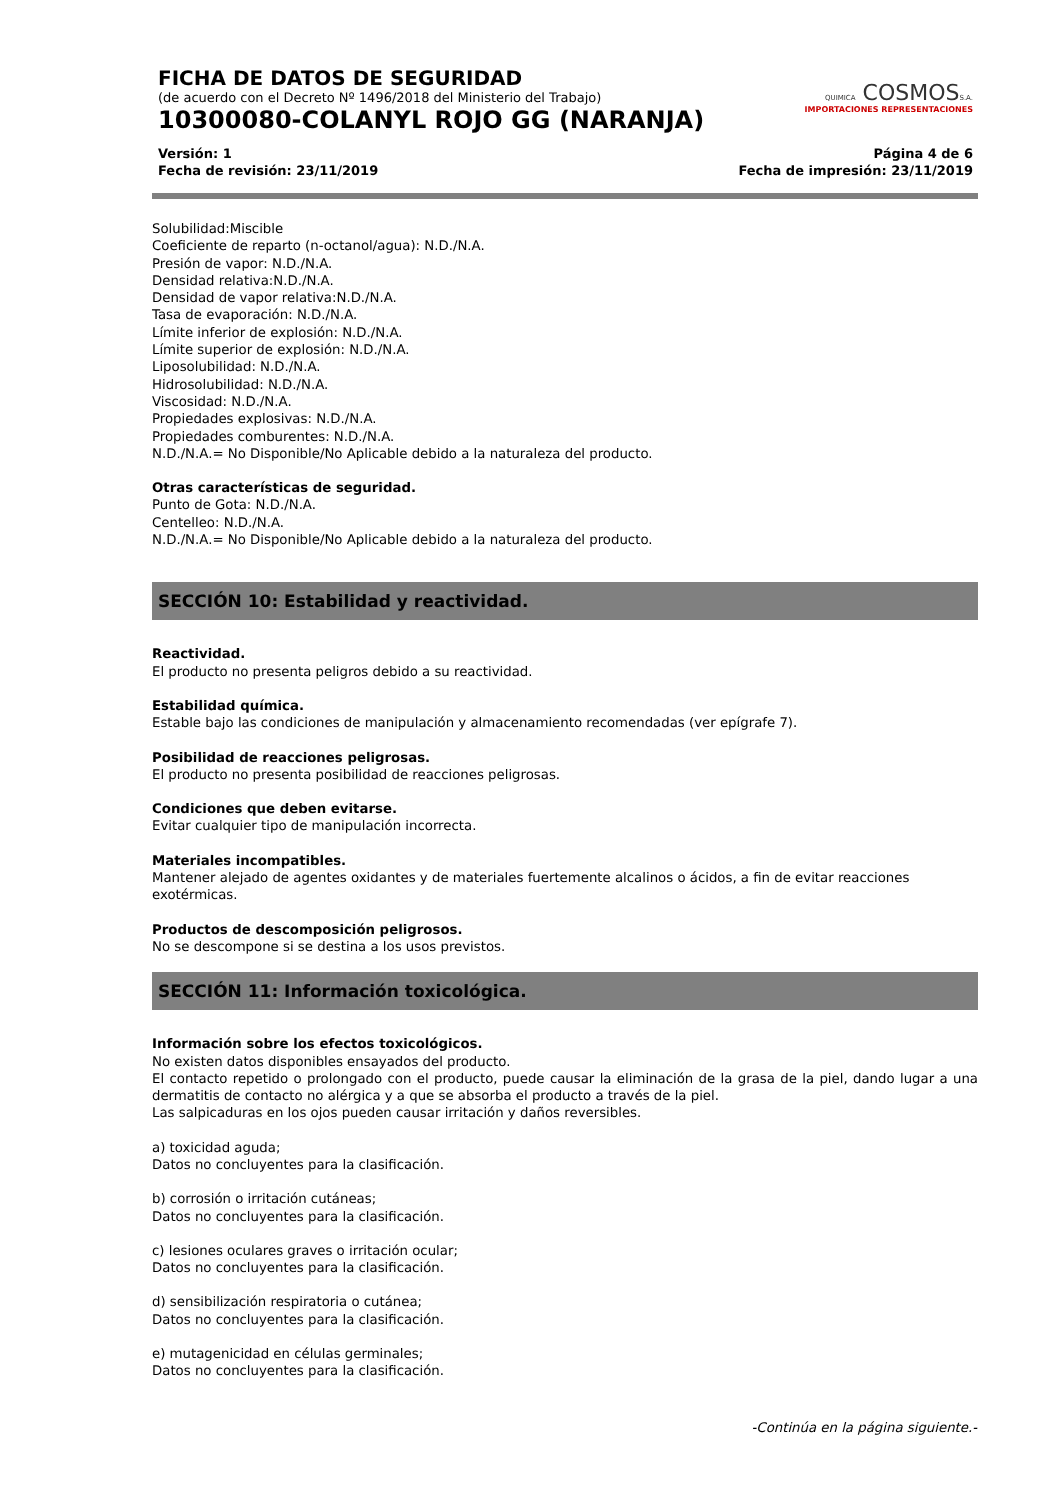FICHA DE DATOS DE SEGURIDAD
(de acuerdo con el Decreto Nº 1496/2018 del Ministerio del Trabajo)
10300080-COLANYL ROJO GG (NARANJA)
QUIMICA COSMOSS.A.
IMPORTACIONES REPRESENTACIONES
Versión: 1
Fecha de revisión: 23/11/2019
Página 4 de 6
Fecha de impresión: 23/11/2019
Solubilidad:Miscible
Coeficiente de reparto (n-octanol/agua): N.D./N.A.
Presión de vapor: N.D./N.A.
Densidad relativa:N.D./N.A.
Densidad de vapor relativa:N.D./N.A.
Tasa de evaporación: N.D./N.A.
Límite inferior de explosión: N.D./N.A.
Límite superior de explosión: N.D./N.A.
Liposolubilidad: N.D./N.A.
Hidrosolubilidad: N.D./N.A.
Viscosidad: N.D./N.A.
Propiedades explosivas: N.D./N.A.
Propiedades comburentes: N.D./N.A.
N.D./N.A.= No Disponible/No Aplicable debido a la naturaleza del producto.
Otras características de seguridad.
Punto de Gota: N.D./N.A.
Centelleo: N.D./N.A.
N.D./N.A.= No Disponible/No Aplicable debido a la naturaleza del producto.
SECCIÓN 10: Estabilidad y reactividad.
Reactividad.
El producto no presenta peligros debido a su reactividad.
Estabilidad química.
Estable bajo las condiciones de manipulación y almacenamiento recomendadas (ver epígrafe 7).
Posibilidad de reacciones peligrosas.
El producto no presenta posibilidad de reacciones peligrosas.
Condiciones que deben evitarse.
Evitar cualquier tipo de manipulación incorrecta.
Materiales incompatibles.
Mantener alejado de agentes oxidantes y de materiales fuertemente alcalinos o ácidos, a fin de evitar reacciones exotérmicas.
Productos de descomposición peligrosos.
No se descompone si se destina a los usos previstos.
SECCIÓN 11: Información toxicológica.
Información sobre los efectos toxicológicos.
No existen datos disponibles ensayados del producto.
El contacto repetido o prolongado con el producto, puede causar la eliminación de la grasa de la piel, dando lugar a una dermatitis de contacto no alérgica y a que se absorba el producto a través de la piel.
Las salpicaduras en los ojos pueden causar irritación y daños reversibles.
a) toxicidad aguda;
Datos no concluyentes para la clasificación.
b) corrosión o irritación cutáneas;
Datos no concluyentes para la clasificación.
c) lesiones oculares graves o irritación ocular;
Datos no concluyentes para la clasificación.
d) sensibilización respiratoria o cutánea;
Datos no concluyentes para la clasificación.
e) mutagenicidad en células germinales;
Datos no concluyentes para la clasificación.
-Continúa en la página siguiente.-